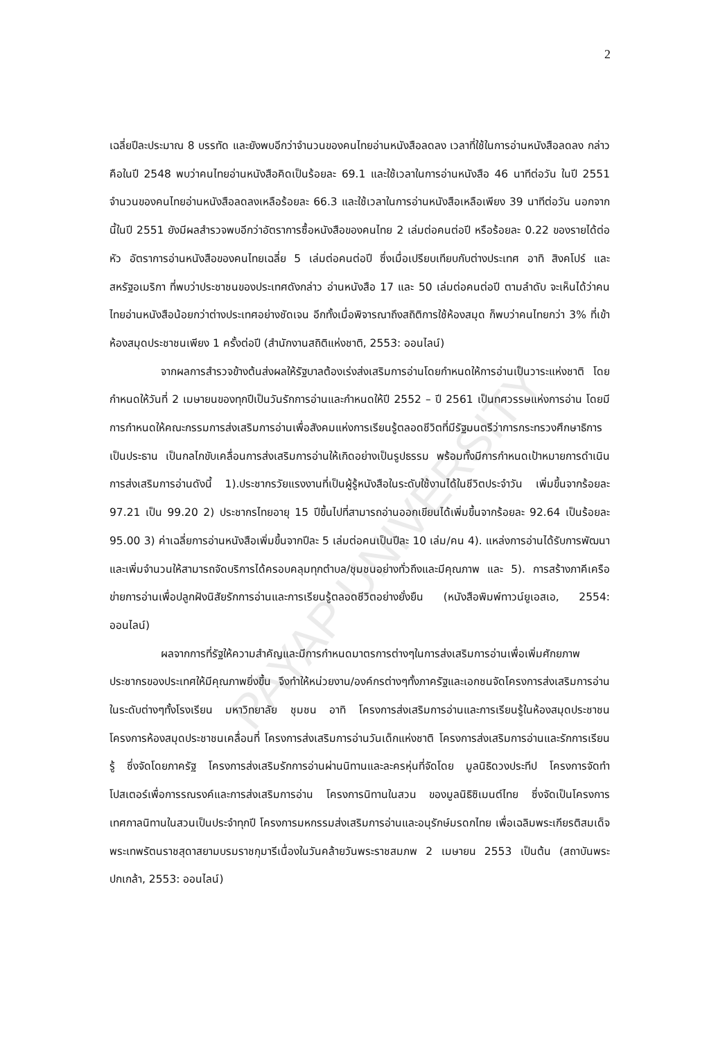PAYAP UNIVERSITY
2
เฉลี่ยปีละประมาณ 8 บรรทัด และยังพบอีกว่าจำนวนของคนไทยอ่านหนังสือลดลง เวลาที่ใช้ในการอ่านหนังสือลดลง กล่าวคือในปี 2548 พบว่าคนไทยอ่านหนังสือคิดเป็นร้อยละ 69.1 และใช้เวลาในการอ่านหนังสือ 46 นาทีต่อวัน ในปี 2551 จำนวนของคนไทยอ่านหนังสือลดลงเหลือร้อยละ 66.3 และใช้เวลาในการอ่านหนังสือเหลือเพียง 39 นาทีต่อวัน นอกจากนี้ในปี 2551 ยังมีผลสำรวจพบอีกว่าอัตราการซื้อหนังสือของคนไทย 2 เล่มต่อคนต่อปี หรือร้อยละ 0.22 ของรายได้ต่อหัว อัตราการอ่านหนังสือของคนไทยเฉลี่ย 5 เล่มต่อคนต่อปี ซึ่งเมื่อเปรียบเทียบกับต่างประเทศ อาทิ สิงคโปร์ และสหรัฐอเมริกา ที่พบว่าประชาชนของประเทศดังกล่าว อ่านหนังสือ 17 และ 50 เล่มต่อคนต่อปี ตามลำดับ จะเห็นได้ว่าคนไทยอ่านหนังสือน้อยกว่าต่างประเทศอย่างชัดเจน อีกทั้งเมื่อพิจารณาถึงสถิติการใช้ห้องสมุด ก็พบว่าคนไทยกว่า 3% ที่เข้าห้องสมุดประชาชนเพียง 1 ครั้งต่อปี (สำนักงานสถิติแห่งชาติ, 2553: ออนไลน์)
จากผลการสำรวจข้างต้นส่งผลให้รัฐบาลต้องเร่งส่งเสริมการอ่านโดยกำหนดให้การอ่านเป็นวาระแห่งชาติ โดยกำหนดให้วันที่ 2 เมษายนของทุกปีเป็นวันรักการอ่านและกำหนดให้ปี 2552 – ปี 2561 เป็นทศวรรษแห่งการอ่าน โดยมีการกำหนดให้คณะกรรมการส่งเสริมการอ่านเพื่อสังคมแห่งการเรียนรู้ตลอดชีวิตที่มีรัฐมนตรีว่าการกระทรวงศึกษาธิการเป็นประธาน เป็นกลไกขับเคลื่อนการส่งเสริมการอ่านให้เกิดอย่างเป็นรูปธรรม พร้อมทั้งมีการกำหนดเป้าหมายการดำเนินการส่งเสริมการอ่านดังนี้ 1).ประชากรวัยแรงงานที่เป็นผู้รู้หนังสือในระดับใช้งานได้ในชีวิตประจำวัน เพิ่มขึ้นจากร้อยละ 97.21 เป็น 99.20 2) ประชากรไทยอายุ 15 ปีขึ้นไปที่สามารถอ่านออกเขียนได้เพิ่มขึ้นจากร้อยละ 92.64 เป็นร้อยละ 95.00 3) ค่าเฉลี่ยการอ่านหนังสือเพิ่มขึ้นจากปีละ 5 เล่มต่อคนเป็นปีละ 10 เล่ม/คน 4). แหล่งการอ่านได้รับการพัฒนาและเพิ่มจำนวนให้สามารถจัดบริการได้ครอบคลุมทุกตำบล/ชุมชนอย่างทั่วถึงและมีคุณภาพ และ 5). การสร้างภาคีเครือข่ายการอ่านเพื่อปลูกฝังนิสัยรักการอ่านและการเรียนรู้ตลอดชีวิตอย่างยั่งยืน (หนังสือพิมพ์ทาวน์ยูเอสเอ, 2554: ออนไลน์)
ผลจากการที่รัฐให้ความสำคัญและมีการกำหนดมาตรการต่างๆในการส่งเสริมการอ่านเพื่อเพิ่มศักยภาพประชากรของประเทศให้มีคุณภาพยิ่งขึ้น จึงทำให้หน่วยงาน/องค์กรต่างๆทั้งภาครัฐและเอกชนจัดโครงการส่งเสริมการอ่านในระดับต่างๆทั้งโรงเรียน มหาวิทยาลัย ชุมชน อาทิ โครงการส่งเสริมการอ่านและการเรียนรู้ในห้องสมุดประชาชน โครงการห้องสมุดประชาชนเคลื่อนที่ โครงการส่งเสริมการอ่านวันเด็กแห่งชาติ โครงการส่งเสริมการอ่านและรักการเรียนรู้ ซึ่งจัดโดยภาครัฐ โครงการส่งเสริมรักการอ่านผ่านนิทานและละครหุ่นที่จัดโดย มูลนิธิดวงประทีป โครงการจัดทำโปสเตอร์เพื่อการรณรงค์และการส่งเสริมการอ่าน โครงการนิทานในสวน ของมูลนิธิซิเมนต์ไทย ซึ่งจัดเป็นโครงการเทศกาลนิทานในสวนเป็นประจำทุกปี โครงการมหกรรมส่งเสริมการอ่านและอนุรักษ์มรดกไทย เพื่อเฉลิมพระเกียรติสมเด็จพระเทพรัตนราชสุดาสยามบรมราชกุมารีเนื่องในวันคล้ายวันพระราชสมภพ 2 เมษายน 2553 เป็นต้น (สถาบันพระปกเกล้า, 2553: ออนไลน์)